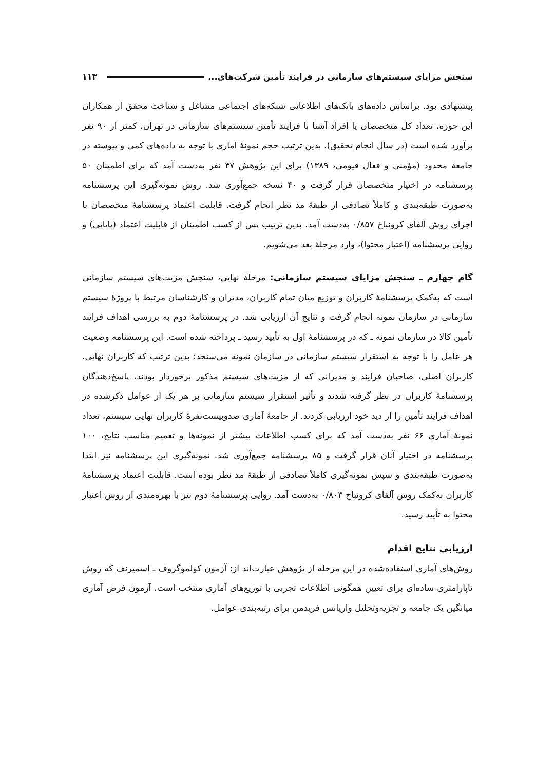سنجش مزایای سیستم‌های سازمانی در فرایند تأمین شرکت‌های... ۱۱۳
پیشنهادی بود. براساس داده‌های بانک‌های اطلاعاتی شبکه‌های اجتماعی مشاغل و شناخت محقق از همکاران این حوزه، تعداد کل متخصصان یا افراد آشنا با فرایند تأمین سیستم‌های سازمانی در تهران، کمتر از ۹۰ نفر برآورد شده است (در سال انجام تحقیق). بدین ترتیب حجم نمونهٔ آماری با توجه به داده‌های کمی و پیوسته در جامعهٔ محدود (مؤمنی و فعال قیومی، ۱۳۸۹) برای این پژوهش ۴۷ نفر به‌دست آمد که برای اطمینان ۵۰ پرسشنامه در اختیار متخصصان قرار گرفت و ۴۰ نسخه جمع‌آوری شد. روش نمونه‌گیری این پرسشنامه به‌صورت طبقه‌بندی و کاملاً تصادفی از طبقهٔ مد نظر انجام گرفت. قابلیت اعتماد پرسشنامهٔ متخصصان با اجرای روش آلفای کرونباخ ۰/۸۵۷ به‌دست آمد. بدین ترتیب پس از کسب اطمینان از قابلیت اعتماد (پایایی) و روایی پرسشنامه (اعتبار محتوا)، وارد مرحلهٔ بعد می‌شویم.
گام چهارم ـ سنجش مزایای سیستم سازمانی: مرحلهٔ نهایی، سنجش مزیت‌های سیستم سازمانی است که به‌کمک پرسشنامهٔ کاربران و توزیع میان تمام کاربران، مدیران و کارشناسان مرتبط با پروژهٔ سیستم سازمانی در سازمان نمونه انجام گرفت و نتایج آن ارزیابی شد. در پرسشنامهٔ دوم به بررسی اهداف فرایند تأمین کالا در سازمان نمونه ـ که در پرسشنامهٔ اول به تأیید رسید ـ پرداخته شده است. این پرسشنامه وضعیت هر عامل را با توجه به استقرار سیستم سازمانی در سازمان نمونه می‌سنجد؛ بدین ترتیب که کاربران نهایی، کاربران اصلی، صاحبان فرایند و مدیرانی که از مزیت‌های سیستم مذکور برخوردار بودند، پاسخ‌دهندگان پرسشنامهٔ کاربران در نظر گرفته شدند و تأثیر استقرار سیستم سازمانی بر هر یک از عوامل ذکرشده در اهداف فرایند تأمین را از دید خود ارزیابی کردند. از جامعهٔ آماری صدوبیست‌نفرهٔ کاربران نهایی سیستم، تعداد نمونهٔ آماری ۶۶ نفر به‌دست آمد که برای کسب اطلاعات بیشتر از نمونه‌ها و تعمیم مناسب نتایج، ۱۰۰ پرسشنامه در اختیار آنان قرار گرفت و ۸۵ پرسشنامه جمع‌آوری شد. نمونه‌گیری این پرسشنامه نیز ابتدا به‌صورت طبقه‌بندی و سپس نمونه‌گیری کاملاً تصادفی از طبقهٔ مد نظر بوده است. قابلیت اعتماد پرسشنامهٔ کاربران به‌کمک روش آلفای کرونباخ ۰/۸۰۳ به‌دست آمد. روایی پرسشنامهٔ دوم نیز با بهره‌مندی از روش اعتبار محتوا به تأیید رسید.
ارزیابی نتایج اقدام
روش‌های آماری استفاده‌شده در این مرحله از پژوهش عبارت‌اند از: آزمون کولموگروف ـ اسمیرنف که روش ناپارامتری ساده‌ای برای تعیین همگونی اطلاعات تجربی با توزیع‌های آماری منتخب است، آزمون فرض آماری میانگین یک جامعه و تجزیه‌وتحلیل واریانس فریدمن برای رتبه‌بندی عوامل.